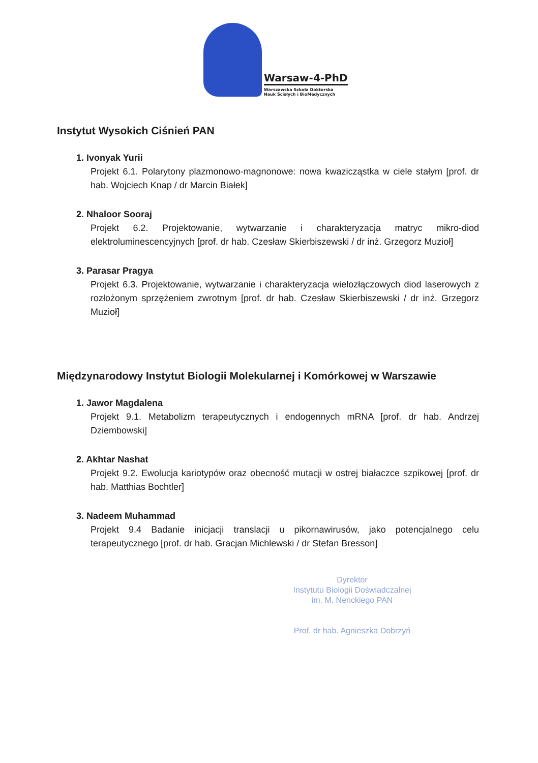Warsaw-4-PhD
Warszawska Szkoła Doktorska
Nauk Ścisłych i BioMedycznych
Instytut Wysokich Ciśnień PAN
1. Ivonyak Yurii
Projekt 6.1. Polarytony plazmonowo-magnonowe: nowa kwazicząstka w ciele stałym [prof. dr hab. Wojciech Knap / dr Marcin Białek]
2. Nhaloor Sooraj
Projekt 6.2. Projektowanie, wytwarzanie i charakteryzacja matryc mikro-diod elektroluminescencyjnych [prof. dr hab. Czesław Skierbiszewski / dr inż. Grzegorz Muzioł]
3. Parasar Pragya
Projekt 6.3. Projektowanie, wytwarzanie i charakteryzacja wielozłączowych diod laserowych z rozłożonym sprzężeniem zwrotnym [prof. dr hab. Czesław Skierbiszewski / dr inż. Grzegorz Muzioł]
Międzynarodowy Instytut Biologii Molekularnej i Komórkowej w Warszawie
1. Jawor Magdalena
Projekt 9.1. Metabolizm terapeutycznych i endogennych mRNA [prof. dr hab. Andrzej Dziembowski]
2. Akhtar Nashat
Projekt 9.2. Ewolucja kariotypów oraz obecność mutacji w ostrej białaczce szpikowej [prof. dr hab. Matthias Bochtler]
3. Nadeem Muhammad
Projekt 9.4 Badanie inicjacji translacji u pikornawirusów, jako potencjalnego celu terapeutycznego [prof. dr hab. Gracjan Michlewski / dr Stefan Bresson]
Dyrektor
Instytutu Biologii Doświadczalnej
im. M. Nenckiego PAN
Prof. dr hab. Agnieszka Dobrzyń